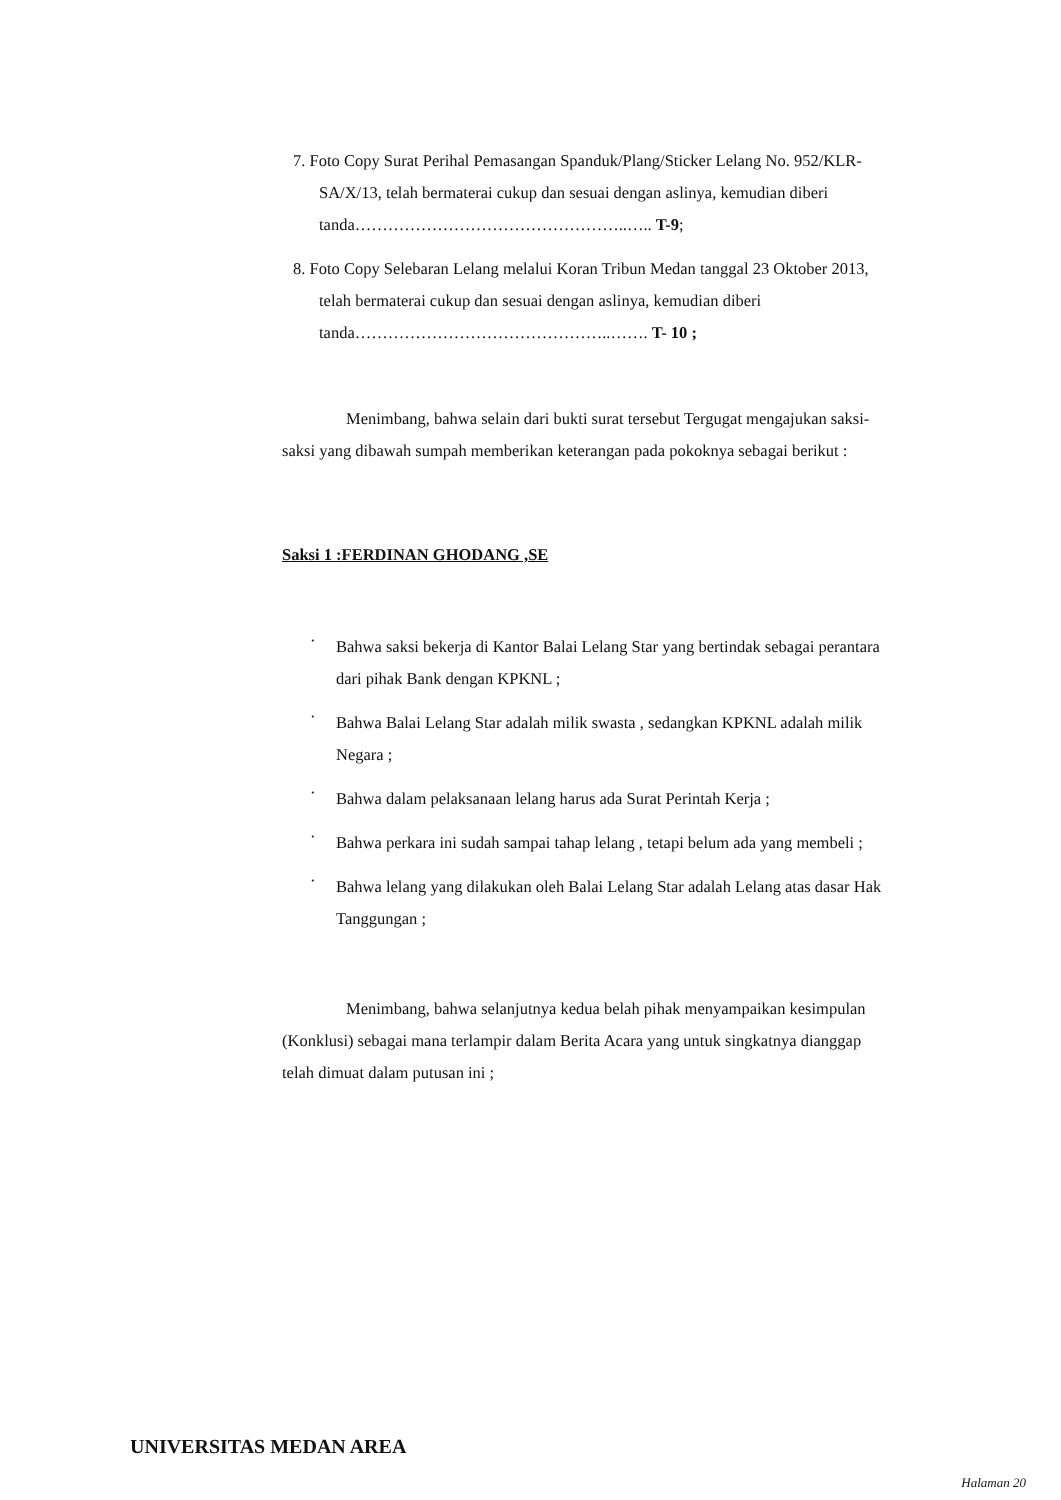7. Foto Copy Surat Perihal Pemasangan Spanduk/Plang/Sticker Lelang No. 952/KLR-SA/X/13, telah bermaterai cukup dan sesuai dengan aslinya, kemudian diberi tanda…………………………………………..….. T-9;
8. Foto Copy Selebaran Lelang melalui Koran Tribun Medan tanggal 23 Oktober 2013, telah bermaterai cukup dan sesuai dengan aslinya, kemudian diberi tanda………………………………………..……. T- 10 ;
Menimbang, bahwa selain dari bukti surat tersebut Tergugat mengajukan saksi-saksi yang dibawah sumpah memberikan keterangan pada pokoknya sebagai berikut :
Saksi 1 :FERDINAN GHODANG ,SE
·
Bahwa saksi bekerja di Kantor Balai Lelang Star yang bertindak sebagai perantara dari pihak Bank dengan KPKNL ;
·
Bahwa Balai Lelang Star adalah milik swasta , sedangkan KPKNL adalah milik Negara ;
·
Bahwa dalam pelaksanaan lelang harus ada Surat Perintah Kerja ;
·
Bahwa perkara ini sudah sampai tahap lelang , tetapi belum ada yang membeli ;
·
Bahwa lelang yang dilakukan oleh Balai Lelang Star adalah Lelang atas dasar Hak Tanggungan ;
Menimbang, bahwa selanjutnya kedua belah pihak menyampaikan kesimpulan (Konklusi) sebagai mana terlampir dalam Berita Acara yang untuk singkatnya dianggap telah dimuat dalam putusan ini ;
UNIVERSITAS MEDAN AREA
Halaman 20